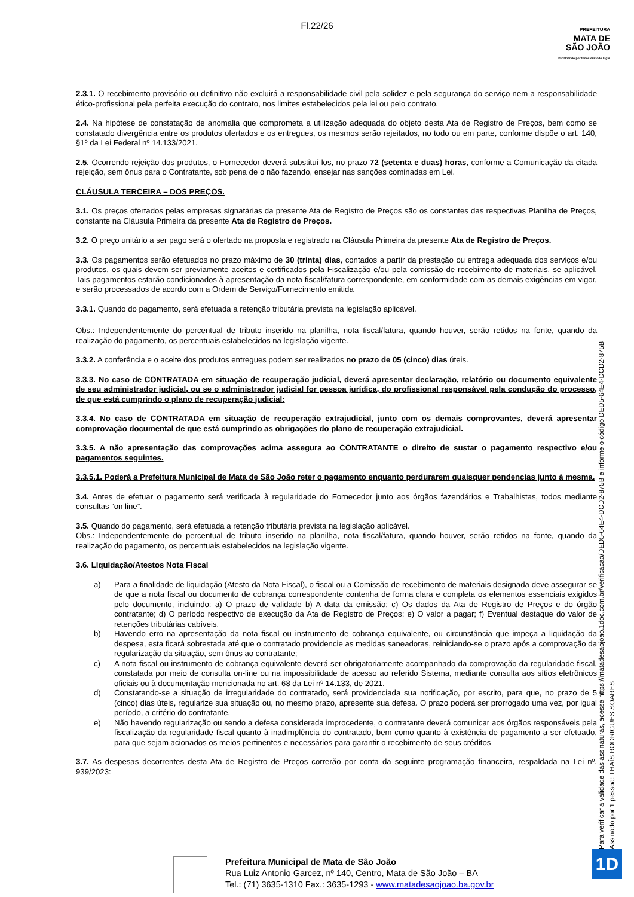Fl.22/26
PREFEITURA
MATA DE
SÃO JOÃO
Trabalhando por todos em todo lugar
2.3.1. O recebimento provisório ou definitivo não excluirá a responsabilidade civil pela solidez e pela segurança do serviço nem a responsabilidade ético-profissional pela perfeita execução do contrato, nos limites estabelecidos pela lei ou pelo contrato.
2.4. Na hipótese de constatação de anomalia que comprometa a utilização adequada do objeto desta Ata de Registro de Preços, bem como se constatado divergência entre os produtos ofertados e os entregues, os mesmos serão rejeitados, no todo ou em parte, conforme dispõe o art. 140, §1º da Lei Federal nº 14.133/2021.
2.5. Ocorrendo rejeição dos produtos, o Fornecedor deverá substituí-los, no prazo 72 (setenta e duas) horas, conforme a Comunicação da citada rejeição, sem ônus para o Contratante, sob pena de o não fazendo, ensejar nas sanções cominadas em Lei.
CLÁUSULA TERCEIRA – DOS PREÇOS.
3.1. Os preços ofertados pelas empresas signatárias da presente Ata de Registro de Preços são os constantes das respectivas Planilha de Preços, constante na Cláusula Primeira da presente Ata de Registro de Preços.
3.2. O preço unitário a ser pago será o ofertado na proposta e registrado na Cláusula Primeira da presente Ata de Registro de Preços.
3.3. Os pagamentos serão efetuados no prazo máximo de 30 (trinta) dias, contados a partir da prestação ou entrega adequada dos serviços e/ou produtos, os quais devem ser previamente aceitos e certificados pela Fiscalização e/ou pela comissão de recebimento de materiais, se aplicável. Tais pagamentos estarão condicionados à apresentação da nota fiscal/fatura correspondente, em conformidade com as demais exigências em vigor, e serão processados de acordo com a Ordem de Serviço/Fornecimento emitida
3.3.1. Quando do pagamento, será efetuada a retenção tributária prevista na legislação aplicável.
Obs.: Independentemente do percentual de tributo inserido na planilha, nota fiscal/fatura, quando houver, serão retidos na fonte, quando da realização do pagamento, os percentuais estabelecidos na legislação vigente.
3.3.2. A conferência e o aceite dos produtos entregues podem ser realizados no prazo de 05 (cinco) dias úteis.
3.3.3. No caso de CONTRATADA em situação de recuperação judicial, deverá apresentar declaração, relatório ou documento equivalente de seu administrador judicial, ou se o administrador judicial for pessoa jurídica, do profissional responsável pela condução do processo, de que está cumprindo o plano de recuperação judicial;
3.3.4. No caso de CONTRATADA em situação de recuperação extrajudicial, junto com os demais comprovantes, deverá apresentar comprovação documental de que está cumprindo as obrigações do plano de recuperação extrajudicial.
3.3.5. A não apresentação das comprovações acima assegura ao CONTRATANTE o direito de sustar o pagamento respectivo e/ou pagamentos seguintes.
3.3.5.1. Poderá a Prefeitura Municipal de Mata de São João reter o pagamento enquanto perdurarem quaisquer pendencias junto à mesma.
3.4. Antes de efetuar o pagamento será verificada à regularidade do Fornecedor junto aos órgãos fazendários e Trabalhistas, todos mediante consultas “on line”.
3.5. Quando do pagamento, será efetuada a retenção tributária prevista na legislação aplicável.
Obs.: Independentemente do percentual de tributo inserido na planilha, nota fiscal/fatura, quando houver, serão retidos na fonte, quando da realização do pagamento, os percentuais estabelecidos na legislação vigente.
3.6. Liquidação/Atestos Nota Fiscal
a) Para a finalidade de liquidação (Atesto da Nota Fiscal), o fiscal ou a Comissão de recebimento de materiais designada deve assegurar-se de que a nota fiscal ou documento de cobrança correspondente contenha de forma clara e completa os elementos essenciais exigidos pelo documento, incluindo: a) O prazo de validade b) A data da emissão; c) Os dados da Ata de Registro de Preços e do órgão contratante; d) O período respectivo de execução da Ata de Registro de Preços; e) O valor a pagar; f) Eventual destaque do valor de retenções tributárias cabíveis.
b) Havendo erro na apresentação da nota fiscal ou instrumento de cobrança equivalente, ou circunstância que impeça a liquidação da despesa, esta ficará sobrestada até que o contratado providencie as medidas saneadoras, reiniciando-se o prazo após a comprovação da regularização da situação, sem ônus ao contratante;
c) A nota fiscal ou instrumento de cobrança equivalente deverá ser obrigatoriamente acompanhado da comprovação da regularidade fiscal, constatada por meio de consulta on-line ou na impossibilidade de acesso ao referido Sistema, mediante consulta aos sítios eletrônicos oficiais ou à documentação mencionada no art. 68 da Lei nº 14.133, de 2021.
d) Constatando-se a situação de irregularidade do contratado, será providenciada sua notificação, por escrito, para que, no prazo de 5 (cinco) dias úteis, regularize sua situação ou, no mesmo prazo, apresente sua defesa. O prazo poderá ser prorrogado uma vez, por igual período, a critério do contratante.
e) Não havendo regularização ou sendo a defesa considerada improcedente, o contratante deverá comunicar aos órgãos responsáveis pela fiscalização da regularidade fiscal quanto à inadimplência do contratado, bem como quanto à existência de pagamento a ser efetuado, para que sejam acionados os meios pertinentes e necessários para garantir o recebimento de seus créditos
3.7. As despesas decorrentes desta Ata de Registro de Preços correrão por conta da seguinte programação financeira, respaldada na Lei nº. 939/2023:
Para verificar a validade das assinaturas, acesse https://matadesaojoao.1doc.com.br/verificacao/DED5-64E4-DCD2-875B e informe o código DED5-64E4-DCD2-875B
Assinado por 1 pessoa: THAÍS RODRIGUES SOARES
Prefeitura Municipal de Mata de São João
Rua Luiz Antonio Garcez, nº 140, Centro, Mata de São João – BA
Tel.: (71) 3635-1310 Fax.: 3635-1293 - www.matadesaojoao.ba.gov.br
1D